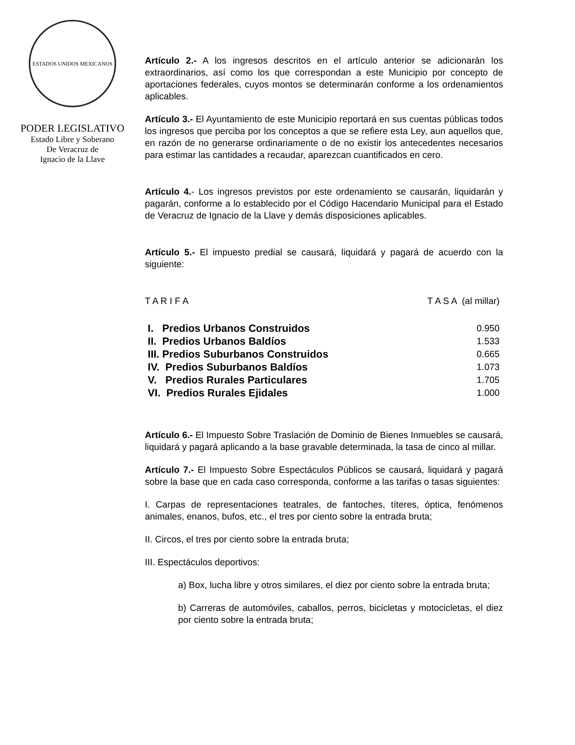ESTADOS UNIDOS MEXICANOS
PODER LEGISLATIVO
Estado Libre y Soberano
De Veracruz de
Ignacio de la Llave
Artículo 2.- A los ingresos descritos en el artículo anterior se adicionarán los extraordinarios, así como los que correspondan a este Municipio por concepto de aportaciones federales, cuyos montos se determinarán conforme a los ordenamientos aplicables.
Artículo 3.- El Ayuntamiento de este Municipio reportará en sus cuentas públicas todos los ingresos que perciba por los conceptos a que se refiere esta Ley, aun aquellos que, en razón de no generarse ordinariamente o de no existir los antecedentes necesarios para estimar las cantidades a recaudar, aparezcan cuantificados en cero.
Artículo 4.- Los ingresos previstos por este ordenamiento se causarán, liquidarán y pagarán, conforme a lo establecido por el Código Hacendario Municipal para el Estado de Veracruz de Ignacio de la Llave y demás disposiciones aplicables.
Artículo 5.- El impuesto predial se causará, liquidará y pagará de acuerdo con la siguiente:
| T A R I F A | T A S A (al millar) |
| I. Predios Urbanos Construidos | 0.950 |
| II. Predios Urbanos Baldíos | 1.533 |
| III. Predios Suburbanos Construidos | 0.665 |
| IV. Predios Suburbanos Baldíos | 1.073 |
| V. Predios Rurales Particulares | 1.705 |
| VI. Predios Rurales Ejidales | 1.000 |
Artículo 6.- El Impuesto Sobre Traslación de Dominio de Bienes Inmuebles se causará, liquidará y pagará aplicando a la base gravable determinada, la tasa de cinco al millar.
Artículo 7.- El Impuesto Sobre Espectáculos Públicos se causará, liquidará y pagará sobre la base que en cada caso corresponda, conforme a las tarifas o tasas siguientes:
I. Carpas de representaciones teatrales, de fantoches, títeres, óptica, fenómenos animales, enanos, bufos, etc., el tres por ciento sobre la entrada bruta;
II. Circos, el tres por ciento sobre la entrada bruta;
III. Espectáculos deportivos:
a) Box, lucha libre y otros similares, el diez por ciento sobre la entrada bruta;
b) Carreras de automóviles, caballos, perros, bicicletas y motocicletas, el diez por ciento sobre la entrada bruta;